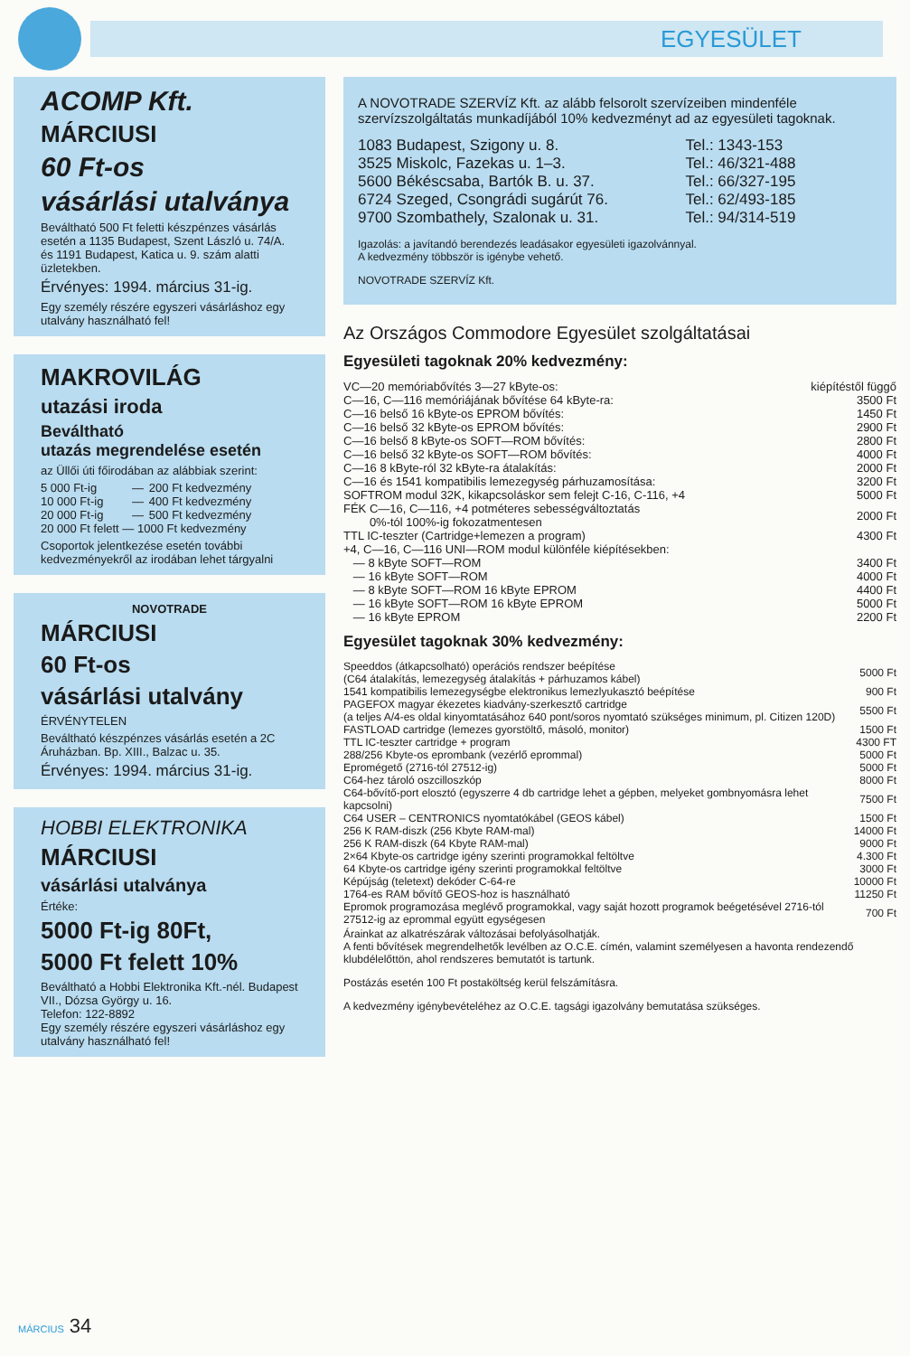EGYESÜLET
ACOMP Kft.
MÁRCIUSI
60 Ft-os
vásárlási utalványa
Beváltható 500 Ft feletti készpénzes vásárlás esetén a 1135 Budapest, Szent László u. 74/A. és 1191 Budapest, Katica u. 9. szám alatti üzletekben.
Érvényes: 1994. március 31-ig.
Egy személy részére egyszeri vásárláshoz egy utalvány használható fel!
MAKROVILÁG
utazási iroda
Beváltható
utazás megrendelése esetén
az Üllői úti főirodában az alábbiak szerint:
| 5 000 Ft-ig | — | 200 Ft kedvezmény |
| 10 000 Ft-ig | — | 400 Ft kedvezmény |
| 20 000 Ft-ig | — | 500 Ft kedvezmény |
| 20 000 Ft felett — 1000 Ft kedvezmény | | |
Csoportok jelentkezése esetén további kedvezményekről az irodában lehet tárgyalni
NOVOTRADE
MÁRCIUSI
60 Ft-os
vásárlási utalvány
ÉRVÉNYTELEN
Beváltható készpénzes vásárlás esetén a 2C Áruházban. Bp. XIII., Balzac u. 35.
Érvényes: 1994. március 31-ig.
HOBBI ELEKTRONIKA
MÁRCIUSI
vásárlási utalványa
Értéke:
5000 Ft-ig 80Ft,
5000 Ft felett 10%
Beváltható a Hobbi Elektronika Kft.-nél. Budapest VII., Dózsa György u. 16.
Telefon: 122-8892
Egy személy részére egyszeri vásárláshoz egy utalvány használható fel!
A NOVOTRADE SZERVÍZ Kft. az alább felsorolt szervízeiben mindenféle szervízszolgáltatás munkadíjából 10% kedvezményt ad az egyesületi tagoknak.
| 1083 Budapest, Szigony u. 8. | Tel.: 1343-153 |
| 3525 Miskolc, Fazekas u. 1–3. | Tel.: 46/321-488 |
| 5600 Békéscsaba, Bartók B. u. 37. | Tel.: 66/327-195 |
| 6724 Szeged, Csongrádi sugárút 76. | Tel.: 62/493-185 |
| 9700 Szombathely, Szalonak u. 31. | Tel.: 94/314-519 |
Igazolás: a javítandó berendezés leadásakor egyesületi igazolvánnyal.
A kedvezmény többször is igénybe vehető.
NOVOTRADE SZERVÍZ Kft.
Az Országos Commodore Egyesület szolgáltatásai
Egyesületi tagoknak 20% kedvezmény:
| VC—20 memóriabővítés 3—27 kByte-os: | kiépítéstől függő |
| C—16, C—116 memóriájának bővítése 64 kByte-ra: | 3500 Ft |
| C—16 belső 16 kByte-os EPROM bővítés: | 1450 Ft |
| C—16 belső 32 kByte-os EPROM bővítés: | 2900 Ft |
| C—16 belső 8 kByte-os SOFT—ROM bővítés: | 2800 Ft |
| C—16 belső 32 kByte-os SOFT—ROM bővítés: | 4000 Ft |
| C—16 8 kByte-ról 32 kByte-ra átalakítás: | 2000 Ft |
| C—16 és 1541 kompatibilis lemezegység párhuzamosítása: | 3200 Ft |
| SOFTROM modul 32K, kikapcsoláskor sem felejt C-16, C-116, +4 | 5000 Ft |
| FÉK C—16, C—116, +4 potméteres sebességváltoztatás 0%-tól 100%-ig fokozatmentesen | 2000 Ft |
| TTL IC-teszter (Cartridge+lemezen a program) | 4300 Ft |
| +4, C—16, C—116 UNI—ROM modul különféle kiépítésekben: | |
| — 8 kByte SOFT—ROM | 3400 Ft |
| — 16 kByte SOFT—ROM | 4000 Ft |
| — 8 kByte SOFT—ROM 16 kByte EPROM | 4400 Ft |
| — 16 kByte SOFT—ROM 16 kByte EPROM | 5000 Ft |
| — 16 kByte EPROM | 2200 Ft |
Egyesület tagoknak 30% kedvezmény:
| Speeddos (átkapcsolható) operációs rendszer beépítése (C64 átalakítás, lemezegység átalakítás + párhuzamos kábel) | 5000 Ft |
| 1541 kompatibilis lemezegységbe elektronikus lemezlyukasztó beépítése | 900 Ft |
| PAGEFOX magyar ékezetes kiadvány-szerkesztő cartridge (a teljes A/4-es oldal kinyomtatásához 640 pont/soros nyomtató szükséges minimum, pl. Citizen 120D) | 5500 Ft |
| FASTLOAD cartridge (lemezes gyorstöltő, másoló, monitor) | 1500 Ft |
| TTL IC-teszter cartridge + program | 4300 FT |
| 288/256 Kbyte-os eprombank (vezérlő eprommal) | 5000 Ft |
| Epromégető (2716-tól 27512-ig) | 5000 Ft |
| C64-hez tároló oszcilloszkóp | 8000 Ft |
| C64-bővítő-port elosztó (egyszerre 4 db cartridge lehet a gépben, melyeket gombnyomásra lehet kapcsolni) | 7500 Ft |
| C64 USER – CENTRONICS nyomtatókábel (GEOS kábel) | 1500 Ft |
| 256 K RAM-diszk (256 Kbyte RAM-mal) | 14000 Ft |
| 256 K RAM-diszk (64 Kbyte RAM-mal) | 9000 Ft |
| 2×64 Kbyte-os cartridge igény szerinti programokkal feltöltve | 4.300 Ft |
| 64 Kbyte-os cartridge igény szerinti programokkal feltöltve | 3000 Ft |
| Képújság (teletext) dekóder C-64-re | 10000 Ft |
| 1764-es RAM bővítő GEOS-hoz is használható | 11250 Ft |
| Epromok programozása meglévő programokkal, vagy saját hozott programok beégetésével 2716-tól 27512-ig az eprommal együtt egységesen | 700 Ft |
Árainkat az alkatrészárak változásai befolyásolhatják.
A fenti bővítések megrendelhetők levélben az O.C.E. címén, valamint személyesen a havonta rendezendő klubdélelőttön, ahol rendszeres bemutatót is tartunk.
Postázás esetén 100 Ft postaköltség kerül felszámításra.
A kedvezmény igénybevételéhez az O.C.E. tagsági igazolvány bemutatása szükséges.
MÁRCIUS 34